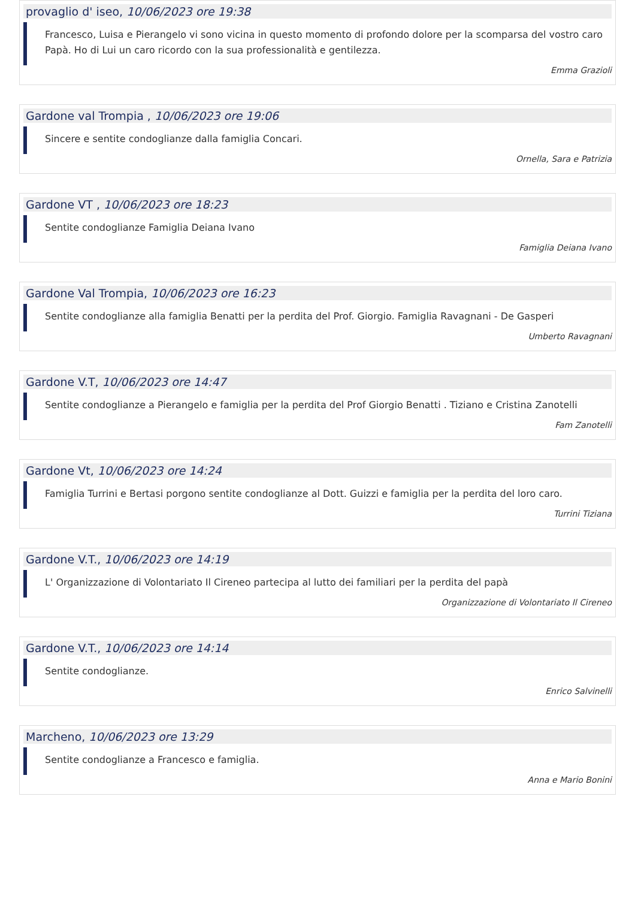provaglio d' iseo, 10/06/2023 ore 19:38
Francesco, Luisa e Pierangelo vi sono vicina in questo momento di profondo dolore per la scomparsa del vostro caro Papà. Ho di Lui un caro ricordo con la sua professionalità e gentilezza.
Emma Grazioli
Gardone val Trompia , 10/06/2023 ore 19:06
Sincere e sentite condoglianze dalla famiglia Concari.
Ornella, Sara e Patrizia
Gardone VT , 10/06/2023 ore 18:23
Sentite condoglianze Famiglia Deiana Ivano
Famiglia Deiana Ivano
Gardone Val Trompia, 10/06/2023 ore 16:23
Sentite condoglianze alla famiglia Benatti per la perdita del Prof. Giorgio. Famiglia Ravagnani - De Gasperi
Umberto Ravagnani
Gardone V.T, 10/06/2023 ore 14:47
Sentite condoglianze a Pierangelo e famiglia per la perdita del Prof Giorgio Benatti . Tiziano e Cristina Zanotelli
Fam Zanotelli
Gardone Vt, 10/06/2023 ore 14:24
Famiglia Turrini e Bertasi porgono sentite condoglianze al Dott. Guizzi e famiglia per la perdita del loro caro.
Turrini Tiziana
Gardone V.T., 10/06/2023 ore 14:19
L' Organizzazione di Volontariato Il Cireneo partecipa al lutto dei familiari per la perdita del papà
Organizzazione di Volontariato Il Cireneo
Gardone V.T., 10/06/2023 ore 14:14
Sentite condoglianze.
Enrico Salvinelli
Marcheno, 10/06/2023 ore 13:29
Sentite condoglianze a Francesco e famiglia.
Anna e Mario Bonini